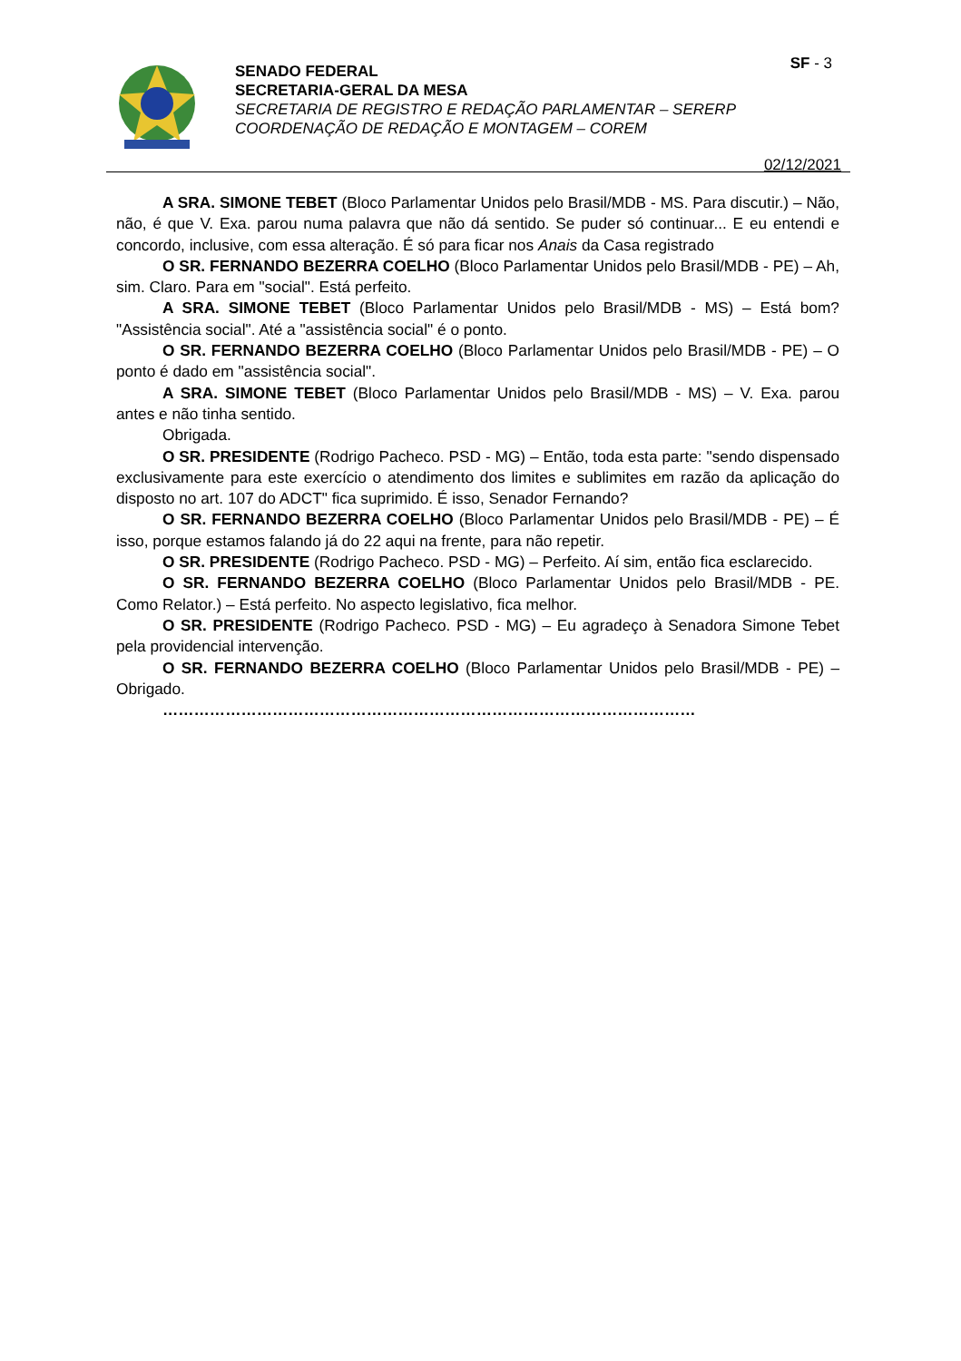SENADO FEDERAL
SECRETARIA-GERAL DA MESA
SECRETARIA DE REGISTRO E REDAÇÃO PARLAMENTAR – SERERP
COORDENAÇÃO DE REDAÇÃO E MONTAGEM – COREM
SF - 3
02/12/2021
A SRA. SIMONE TEBET (Bloco Parlamentar Unidos pelo Brasil/MDB - MS. Para discutir.) – Não, não, é que V. Exa. parou numa palavra que não dá sentido. Se puder só continuar... E eu entendi e concordo, inclusive, com essa alteração. É só para ficar nos Anais da Casa registrado
O SR. FERNANDO BEZERRA COELHO (Bloco Parlamentar Unidos pelo Brasil/MDB - PE) – Ah, sim. Claro. Para em "social". Está perfeito.
A SRA. SIMONE TEBET (Bloco Parlamentar Unidos pelo Brasil/MDB - MS) – Está bom? "Assistência social". Até a "assistência social" é o ponto.
O SR. FERNANDO BEZERRA COELHO (Bloco Parlamentar Unidos pelo Brasil/MDB - PE) – O ponto é dado em "assistência social".
A SRA. SIMONE TEBET (Bloco Parlamentar Unidos pelo Brasil/MDB - MS) – V. Exa. parou antes e não tinha sentido.
Obrigada.
O SR. PRESIDENTE (Rodrigo Pacheco. PSD - MG) – Então, toda esta parte: "sendo dispensado exclusivamente para este exercício o atendimento dos limites e sublimites em razão da aplicação do disposto no art. 107 do ADCT" fica suprimido. É isso, Senador Fernando?
O SR. FERNANDO BEZERRA COELHO (Bloco Parlamentar Unidos pelo Brasil/MDB - PE) – É isso, porque estamos falando já do 22 aqui na frente, para não repetir.
O SR. PRESIDENTE (Rodrigo Pacheco. PSD - MG) – Perfeito. Aí sim, então fica esclarecido.
O SR. FERNANDO BEZERRA COELHO (Bloco Parlamentar Unidos pelo Brasil/MDB - PE. Como Relator.) – Está perfeito. No aspecto legislativo, fica melhor.
O SR. PRESIDENTE (Rodrigo Pacheco. PSD - MG) – Eu agradeço à Senadora Simone Tebet pela providencial intervenção.
O SR. FERNANDO BEZERRA COELHO (Bloco Parlamentar Unidos pelo Brasil/MDB - PE) – Obrigado.
…………………………………………………………………………………………